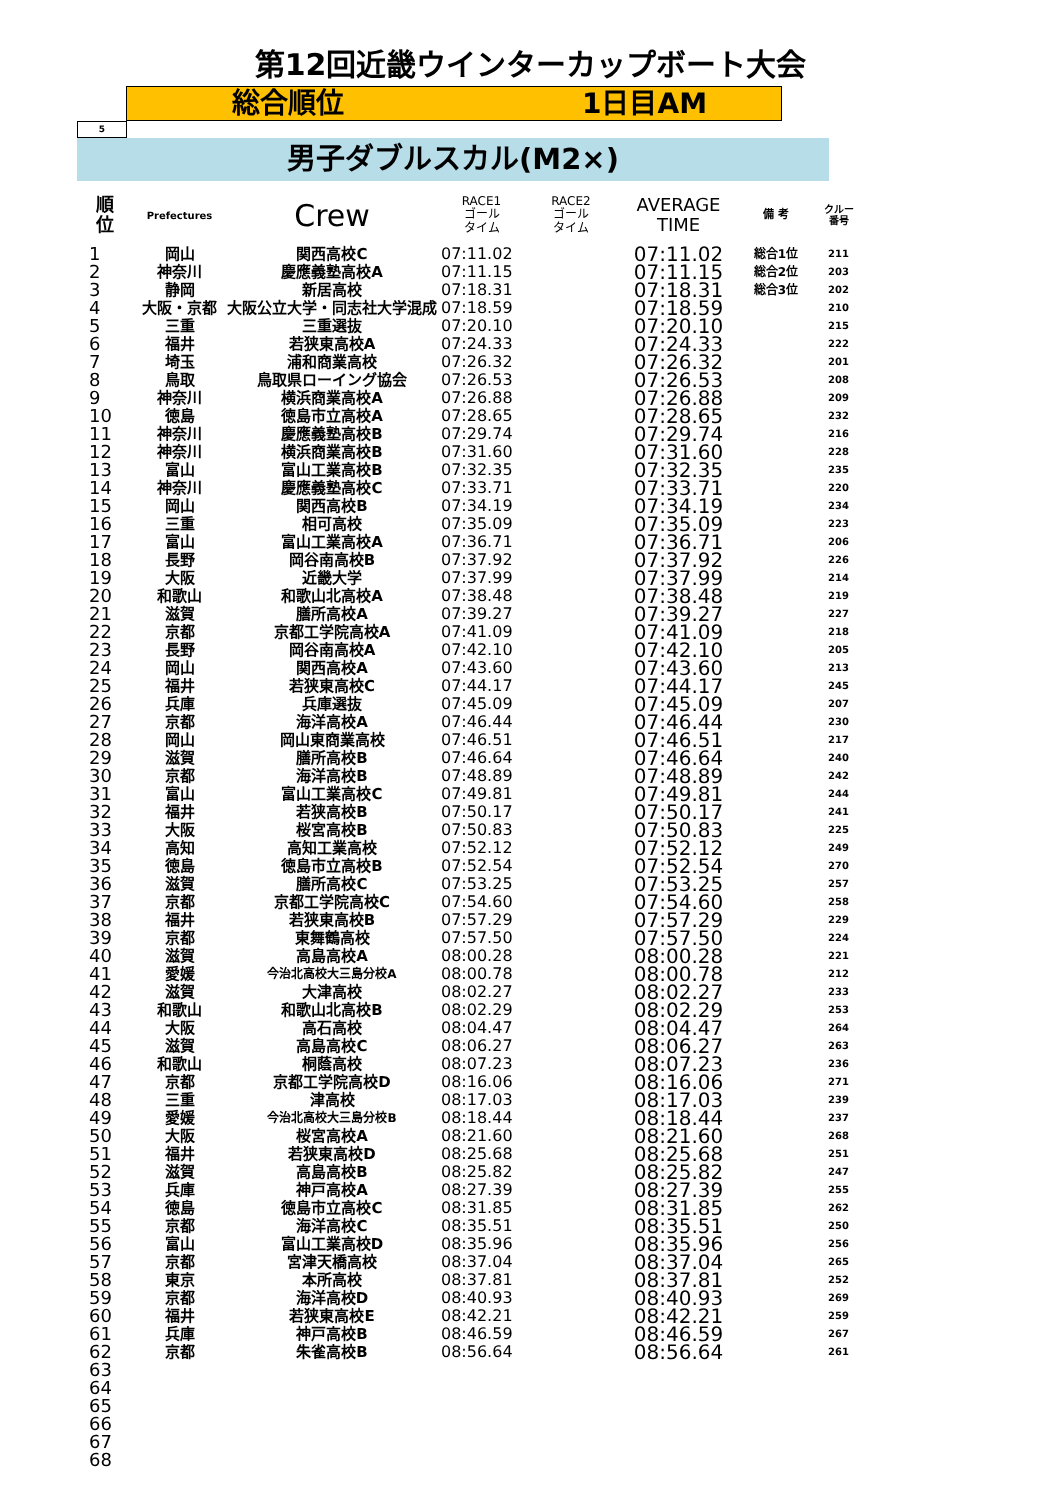第12回近畿ウインターカップボート大会
総合順位 1日目AM
5
男子ダブルスカル(M2×)
| 順 位 | Prefectures | Crew | RACE1 ゴール タイム | RACE2 ゴール タイム | AVERAGE TIME | 備 考 | クルー 番号 |
| --- | --- | --- | --- | --- | --- | --- | --- |
| 1 | 岡山 | 関西高校C | 07:11.02 | | 07:11.02 | 総合1位 | 211 |
| 2 | 神奈川 | 慶應義塾高校A | 07:11.15 | | 07:11.15 | 総合2位 | 203 |
| 3 | 静岡 | 新居高校 | 07:18.31 | | 07:18.31 | 総合3位 | 202 |
| 4 | 大阪・京都 | 大阪公立大学・同志社大学混成 | 07:18.59 | | 07:18.59 | | 210 |
| 5 | 三重 | 三重選抜 | 07:20.10 | | 07:20.10 | | 215 |
| 6 | 福井 | 若狭東高校A | 07:24.33 | | 07:24.33 | | 222 |
| 7 | 埼玉 | 浦和商業高校 | 07:26.32 | | 07:26.32 | | 201 |
| 8 | 鳥取 | 鳥取県ローイング協会 | 07:26.53 | | 07:26.53 | | 208 |
| 9 | 神奈川 | 横浜商業高校A | 07:26.88 | | 07:26.88 | | 209 |
| 10 | 徳島 | 徳島市立高校A | 07:28.65 | | 07:28.65 | | 232 |
| 11 | 神奈川 | 慶應義塾高校B | 07:29.74 | | 07:29.74 | | 216 |
| 12 | 神奈川 | 横浜商業高校B | 07:31.60 | | 07:31.60 | | 228 |
| 13 | 富山 | 富山工業高校B | 07:32.35 | | 07:32.35 | | 235 |
| 14 | 神奈川 | 慶應義塾高校C | 07:33.71 | | 07:33.71 | | 220 |
| 15 | 岡山 | 関西高校B | 07:34.19 | | 07:34.19 | | 234 |
| 16 | 三重 | 相可高校 | 07:35.09 | | 07:35.09 | | 223 |
| 17 | 富山 | 富山工業高校A | 07:36.71 | | 07:36.71 | | 206 |
| 18 | 長野 | 岡谷南高校B | 07:37.92 | | 07:37.92 | | 226 |
| 19 | 大阪 | 近畿大学 | 07:37.99 | | 07:37.99 | | 214 |
| 20 | 和歌山 | 和歌山北高校A | 07:38.48 | | 07:38.48 | | 219 |
| 21 | 滋賀 | 膳所高校A | 07:39.27 | | 07:39.27 | | 227 |
| 22 | 京都 | 京都工学院高校A | 07:41.09 | | 07:41.09 | | 218 |
| 23 | 長野 | 岡谷南高校A | 07:42.10 | | 07:42.10 | | 205 |
| 24 | 岡山 | 関西高校A | 07:43.60 | | 07:43.60 | | 213 |
| 25 | 福井 | 若狭東高校C | 07:44.17 | | 07:44.17 | | 245 |
| 26 | 兵庫 | 兵庫選抜 | 07:45.09 | | 07:45.09 | | 207 |
| 27 | 京都 | 海洋高校A | 07:46.44 | | 07:46.44 | | 230 |
| 28 | 岡山 | 岡山東商業高校 | 07:46.51 | | 07:46.51 | | 217 |
| 29 | 滋賀 | 膳所高校B | 07:46.64 | | 07:46.64 | | 240 |
| 30 | 京都 | 海洋高校B | 07:48.89 | | 07:48.89 | | 242 |
| 31 | 富山 | 富山工業高校C | 07:49.81 | | 07:49.81 | | 244 |
| 32 | 福井 | 若狭高校B | 07:50.17 | | 07:50.17 | | 241 |
| 33 | 大阪 | 桜宮高校B | 07:50.83 | | 07:50.83 | | 225 |
| 34 | 高知 | 高知工業高校 | 07:52.12 | | 07:52.12 | | 249 |
| 35 | 徳島 | 徳島市立高校B | 07:52.54 | | 07:52.54 | | 270 |
| 36 | 滋賀 | 膳所高校C | 07:53.25 | | 07:53.25 | | 257 |
| 37 | 京都 | 京都工学院高校C | 07:54.60 | | 07:54.60 | | 258 |
| 38 | 福井 | 若狭東高校B | 07:57.29 | | 07:57.29 | | 229 |
| 39 | 京都 | 東舞鶴高校 | 07:57.50 | | 07:57.50 | | 224 |
| 40 | 滋賀 | 高島高校A | 08:00.28 | | 08:00.28 | | 221 |
| 41 | 愛媛 | 今治北高校大三島分校A | 08:00.78 | | 08:00.78 | | 212 |
| 42 | 滋賀 | 大津高校 | 08:02.27 | | 08:02.27 | | 233 |
| 43 | 和歌山 | 和歌山北高校B | 08:02.29 | | 08:02.29 | | 253 |
| 44 | 大阪 | 高石高校 | 08:04.47 | | 08:04.47 | | 264 |
| 45 | 滋賀 | 高島高校C | 08:06.27 | | 08:06.27 | | 263 |
| 46 | 和歌山 | 桐蔭高校 | 08:07.23 | | 08:07.23 | | 236 |
| 47 | 京都 | 京都工学院高校D | 08:16.06 | | 08:16.06 | | 271 |
| 48 | 三重 | 津高校 | 08:17.03 | | 08:17.03 | | 239 |
| 49 | 愛媛 | 今治北高校大三島分校B | 08:18.44 | | 08:18.44 | | 237 |
| 50 | 大阪 | 桜宮高校A | 08:21.60 | | 08:21.60 | | 268 |
| 51 | 福井 | 若狭東高校D | 08:25.68 | | 08:25.68 | | 251 |
| 52 | 滋賀 | 高島高校B | 08:25.82 | | 08:25.82 | | 247 |
| 53 | 兵庫 | 神戸高校A | 08:27.39 | | 08:27.39 | | 255 |
| 54 | 徳島 | 徳島市立高校C | 08:31.85 | | 08:31.85 | | 262 |
| 55 | 京都 | 海洋高校C | 08:35.51 | | 08:35.51 | | 250 |
| 56 | 富山 | 富山工業高校D | 08:35.96 | | 08:35.96 | | 256 |
| 57 | 京都 | 宮津天橋高校 | 08:37.04 | | 08:37.04 | | 265 |
| 58 | 東京 | 本所高校 | 08:37.81 | | 08:37.81 | | 252 |
| 59 | 京都 | 海洋高校D | 08:40.93 | | 08:40.93 | | 269 |
| 60 | 福井 | 若狭東高校E | 08:42.21 | | 08:42.21 | | 259 |
| 61 | 兵庫 | 神戸高校B | 08:46.59 | | 08:46.59 | | 267 |
| 62 | 京都 | 朱雀高校B | 08:56.64 | | 08:56.64 | | 261 |
| 63 | | | | | | | |
| 64 | | | | | | | |
| 65 | | | | | | | |
| 66 | | | | | | | |
| 67 | | | | | | | |
| 68 | | | | | | | |